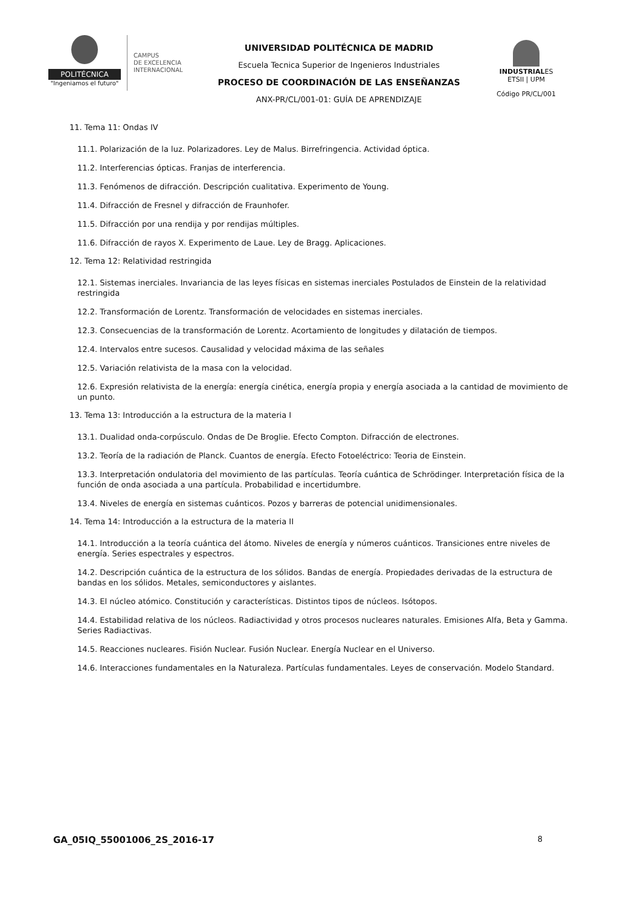POLITÉCNICA
"Ingeniamos el futuro"
CAMPUS
DE EXCELENCIA
INTERNACIONAL
UNIVERSIDAD POLITÉCNICA DE MADRID
Escuela Tecnica Superior de Ingenieros Industriales
PROCESO DE COORDINACIÓN DE LAS ENSEÑANZAS
ANX-PR/CL/001-01: GUÍA DE APRENDIZAJE
INDUSTRIALES
ETSII | UPM
Código PR/CL/001
11. Tema 11: Ondas IV
11.1. Polarización de la luz. Polarizadores. Ley de Malus. Birrefringencia. Actividad óptica.
11.2. Interferencias ópticas. Franjas de interferencia.
11.3. Fenómenos de difracción. Descripción cualitativa. Experimento de Young.
11.4. Difracción de Fresnel y difracción de Fraunhofer.
11.5. Difracción por una rendija y por rendijas múltiples.
11.6. Difracción de rayos X. Experimento de Laue. Ley de Bragg. Aplicaciones.
12. Tema 12: Relatividad restringida
12.1. Sistemas inerciales. Invariancia de las leyes físicas en sistemas inerciales Postulados de Einstein de la relatividad restringida
12.2. Transformación de Lorentz. Transformación de velocidades en sistemas inerciales.
12.3. Consecuencias de la transformación de Lorentz. Acortamiento de longitudes y dilatación de tiempos.
12.4. Intervalos entre sucesos. Causalidad y velocidad máxima de las señales
12.5. Variación relativista de la masa con la velocidad.
12.6. Expresión relativista de la energía: energía cinética, energía propia y energía asociada a la cantidad de movimiento de un punto.
13. Tema 13: Introducción a la estructura de la materia I
13.1. Dualidad onda-corpúsculo. Ondas de De Broglie. Efecto Compton. Difracción de electrones.
13.2. Teoría de la radiación de Planck. Cuantos de energía. Efecto Fotoeléctrico: Teoria de Einstein.
13.3. Interpretación ondulatoria del movimiento de las partículas. Teoría cuántica de Schrödinger. Interpretación física de la función de onda asociada a una partícula. Probabilidad e incertidumbre.
13.4. Niveles de energía en sistemas cuánticos. Pozos y barreras de potencial unidimensionales.
14. Tema 14: Introducción a la estructura de la materia II
14.1. Introducción a la teoría cuántica del átomo. Niveles de energía y números cuánticos. Transiciones entre niveles de energía. Series espectrales y espectros.
14.2. Descripción cuántica de la estructura de los sólidos. Bandas de energía. Propiedades derivadas de la estructura de bandas en los sólidos. Metales, semiconductores y aislantes.
14.3. El núcleo atómico. Constitución y características. Distintos tipos de núcleos. Isótopos.
14.4. Estabilidad relativa de los núcleos. Radiactividad y otros procesos nucleares naturales. Emisiones Alfa, Beta y Gamma. Series Radiactivas.
14.5. Reacciones nucleares. Fisión Nuclear. Fusión Nuclear. Energía Nuclear en el Universo.
14.6. Interacciones fundamentales en la Naturaleza. Partículas fundamentales. Leyes de conservación. Modelo Standard.
GA_05IQ_55001006_2S_2016-17 8